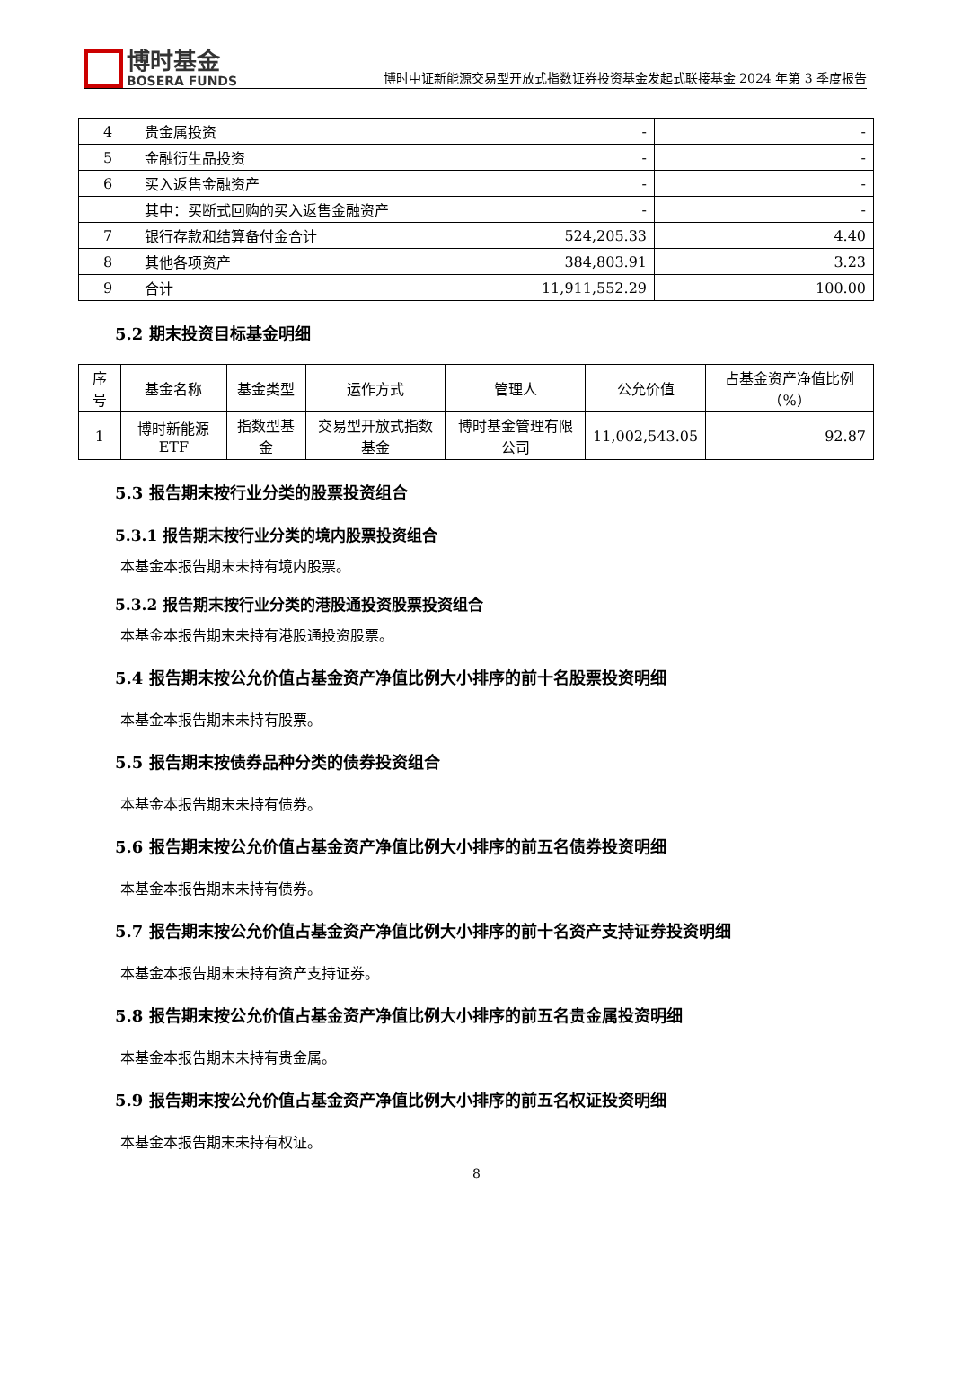博时基金
BOSERA FUNDS
博时中证新能源交易型开放式指数证券投资基金发起式联接基金 2024 年第 3 季度报告
| 4 | 贵金属投资 | - | - |
| 5 | 金融衍生品投资 | - | - |
| 6 | 买入返售金融资产 | - | - |
| | 其中：买断式回购的买入返售金融资产 | - | - |
| 7 | 银行存款和结算备付金合计 | 524,205.33 | 4.40 |
| 8 | 其他各项资产 | 384,803.91 | 3.23 |
| 9 | 合计 | 11,911,552.29 | 100.00 |
5.2 期末投资目标基金明细
| 序号 | 基金名称 | 基金类型 | 运作方式 | 管理人 | 公允价值 | 占基金资产净值比例（%） |
| --- | --- | --- | --- | --- | --- | --- |
| 1 | 博时新能源ETF | 指数型基金 | 交易型开放式指数基金 | 博时基金管理有限公司 | 11,002,543.05 | 92.87 |
5.3 报告期末按行业分类的股票投资组合
5.3.1 报告期末按行业分类的境内股票投资组合
本基金本报告期末未持有境内股票。
5.3.2 报告期末按行业分类的港股通投资股票投资组合
本基金本报告期末未持有港股通投资股票。
5.4 报告期末按公允价值占基金资产净值比例大小排序的前十名股票投资明细
本基金本报告期末未持有股票。
5.5 报告期末按债券品种分类的债券投资组合
本基金本报告期末未持有债券。
5.6 报告期末按公允价值占基金资产净值比例大小排序的前五名债券投资明细
本基金本报告期末未持有债券。
5.7 报告期末按公允价值占基金资产净值比例大小排序的前十名资产支持证券投资明细
本基金本报告期末未持有资产支持证券。
5.8 报告期末按公允价值占基金资产净值比例大小排序的前五名贵金属投资明细
本基金本报告期末未持有贵金属。
5.9 报告期末按公允价值占基金资产净值比例大小排序的前五名权证投资明细
本基金本报告期末未持有权证。
8